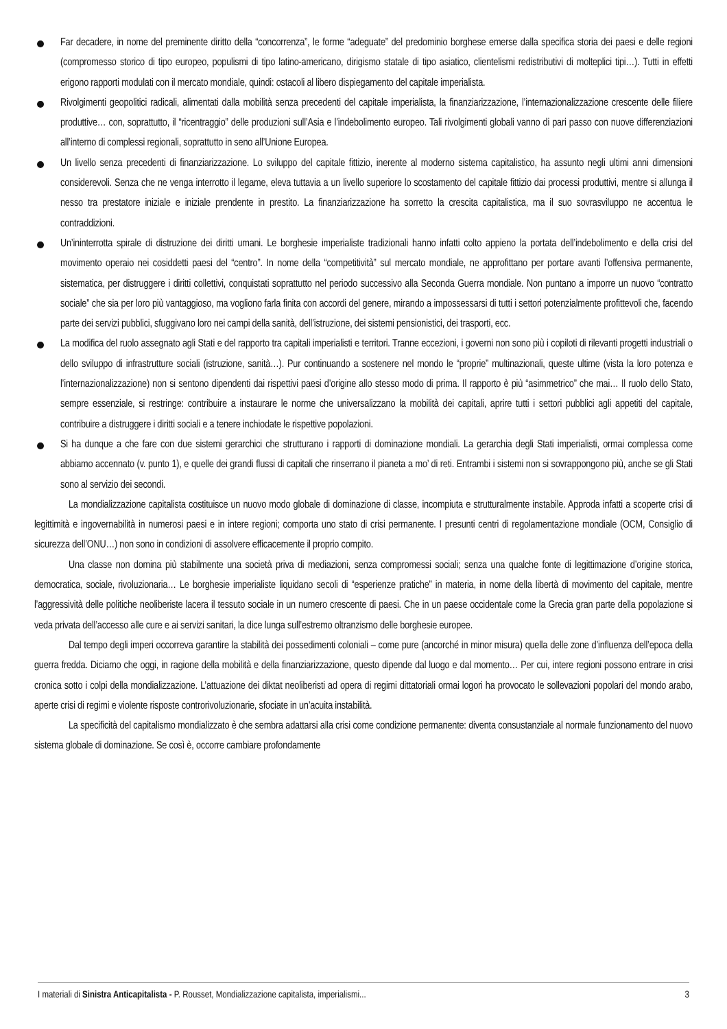Far decadere, in nome del preminente diritto della “concorrenza”, le forme “adeguate” del predominio borghese emerse dalla specifica storia dei paesi e delle regioni (compromesso storico di tipo europeo, populismi di tipo latino-americano, dirigismo statale di tipo asiatico, clientelismi redistributivi di molteplici tipi…). Tutti in effetti erigono rapporti modulati con il mercato mondiale, quindi: ostacoli al libero dispiegamento del capitale imperialista.
Rivolgimenti geopolitici radicali, alimentati dalla mobilità senza precedenti del capitale imperialista, la finanziarizzazione, l’internazionalizzazione crescente delle filiere produttive… con, soprattutto, il “ricentraggio” delle produzioni sull’Asia e l’indebolimento europeo. Tali rivolgimenti globali vanno di pari passo con nuove differenziazioni all’interno di complessi regionali, soprattutto in seno all’Unione Europea.
Un livello senza precedenti di finanziarizzazione. Lo sviluppo del capitale fittizio, inerente al moderno sistema capitalistico, ha assunto negli ultimi anni dimensioni considerevoli. Senza che ne venga interrotto il legame, eleva tuttavia a un livello superiore lo scostamento del capitale fittizio dai processi produttivi, mentre si allunga il nesso tra prestatore iniziale e iniziale prendente in prestito. La finanziarizzazione ha sorretto la crescita capitalistica, ma il suo sovrasviluppo ne accentua le contraddizioni.
Un’ininterrotta spirale di distruzione dei diritti umani. Le borghesie imperialiste tradizionali hanno infatti colto appieno la portata dell’indebolimento e della crisi del movimento operaio nei cosiddetti paesi del “centro”. In nome della “competitività” sul mercato mondiale, ne approfittano per portare avanti l’offensiva permanente, sistematica, per distruggere i diritti collettivi, conquistati soprattutto nel periodo successivo alla Seconda Guerra mondiale. Non puntano a imporre un nuovo “contratto sociale” che sia per loro più vantaggioso, ma vogliono farla finita con accordi del genere, mirando a impossessarsi di tutti i settori potenzialmente profittevoli che, facendo parte dei servizi pubblici, sfuggivano loro nei campi della sanità, dell’istruzione, dei sistemi pensionistici, dei trasporti, ecc.
La modifica del ruolo assegnato agli Stati e del rapporto tra capitali imperialisti e territori. Tranne eccezioni, i governi non sono più i copiloti di rilevanti progetti industriali o dello sviluppo di infrastrutture sociali (istruzione, sanità…). Pur continuando a sostenere nel mondo le “proprie” multinazionali, queste ultime (vista la loro potenza e l’internazionalizzazione) non si sentono dipendenti dai rispettivi paesi d’origine allo stesso modo di prima. Il rapporto è più “asimmetrico” che mai… Il ruolo dello Stato, sempre essenziale, si restringe: contribuire a instaurare le norme che universalizzano la mobilità dei capitali, aprire tutti i settori pubblici agli appetiti del capitale, contribuire a distruggere i diritti sociali e a tenere inchiodate le rispettive popolazioni.
Si ha dunque a che fare con due sistemi gerarchici che strutturano i rapporti di dominazione mondiali. La gerarchia degli Stati imperialisti, ormai complessa come abbiamo accennato (v. punto 1), e quelle dei grandi flussi di capitali che rinserrano il pianeta a mo’ di reti. Entrambi i sistemi non si sovrappongono più, anche se gli Stati sono al servizio dei secondi.
La mondializzazione capitalista costituisce un nuovo modo globale di dominazione di classe, incompiuta e strutturalmente instabile. Approda infatti a scoperte crisi di legittimità e ingovernabilità in numerosi paesi e in intere regioni; comporta uno stato di crisi permanente. I presunti centri di regolamentazione mondiale (OCM, Consiglio di sicurezza dell’ONU…) non sono in condizioni di assolvere efficacemente il proprio compito.
Una classe non domina più stabilmente una società priva di mediazioni, senza compromessi sociali; senza una qualche fonte di legittimazione d’origine storica, democratica, sociale, rivoluzionaria… Le borghesie imperialiste liquidano secoli di “esperienze pratiche” in materia, in nome della libertà di movimento del capitale, mentre l’aggressività delle politiche neoliberiste lacera il tessuto sociale in un numero crescente di paesi. Che in un paese occidentale come la Grecia gran parte della popolazione si veda privata dell’accesso alle cure e ai servizi sanitari, la dice lunga sull’estremo oltranzismo delle borghesie europee.
Dal tempo degli imperi occorreva garantire la stabilità dei possedimenti coloniali – come pure (ancorché in minor misura) quella delle zone d’influenza dell’epoca della guerra fredda. Diciamo che oggi, in ragione della mobilità e della finanziarizzazione, questo dipende dal luogo e dal momento… Per cui, intere regioni possono entrare in crisi cronica sotto i colpi della mondializzazione. L’attuazione dei diktat neoliberisti ad opera di regimi dittatoriali ormai logori ha provocato le sollevazioni popolari del mondo arabo, aperte crisi di regimi e violente risposte controrivoluzionarie, sfociate in un’acuita instabilità.
La specificità del capitalismo mondializzato è che sembra adattarsi alla crisi come condizione permanente: diventa consustanziale al normale funzionamento del nuovo sistema globale di dominazione. Se così è, occorre cambiare profondamente
I materiali di Sinistra Anticapitalista - P. Rousset, Mondializzazione capitalista, imperialismi... 3